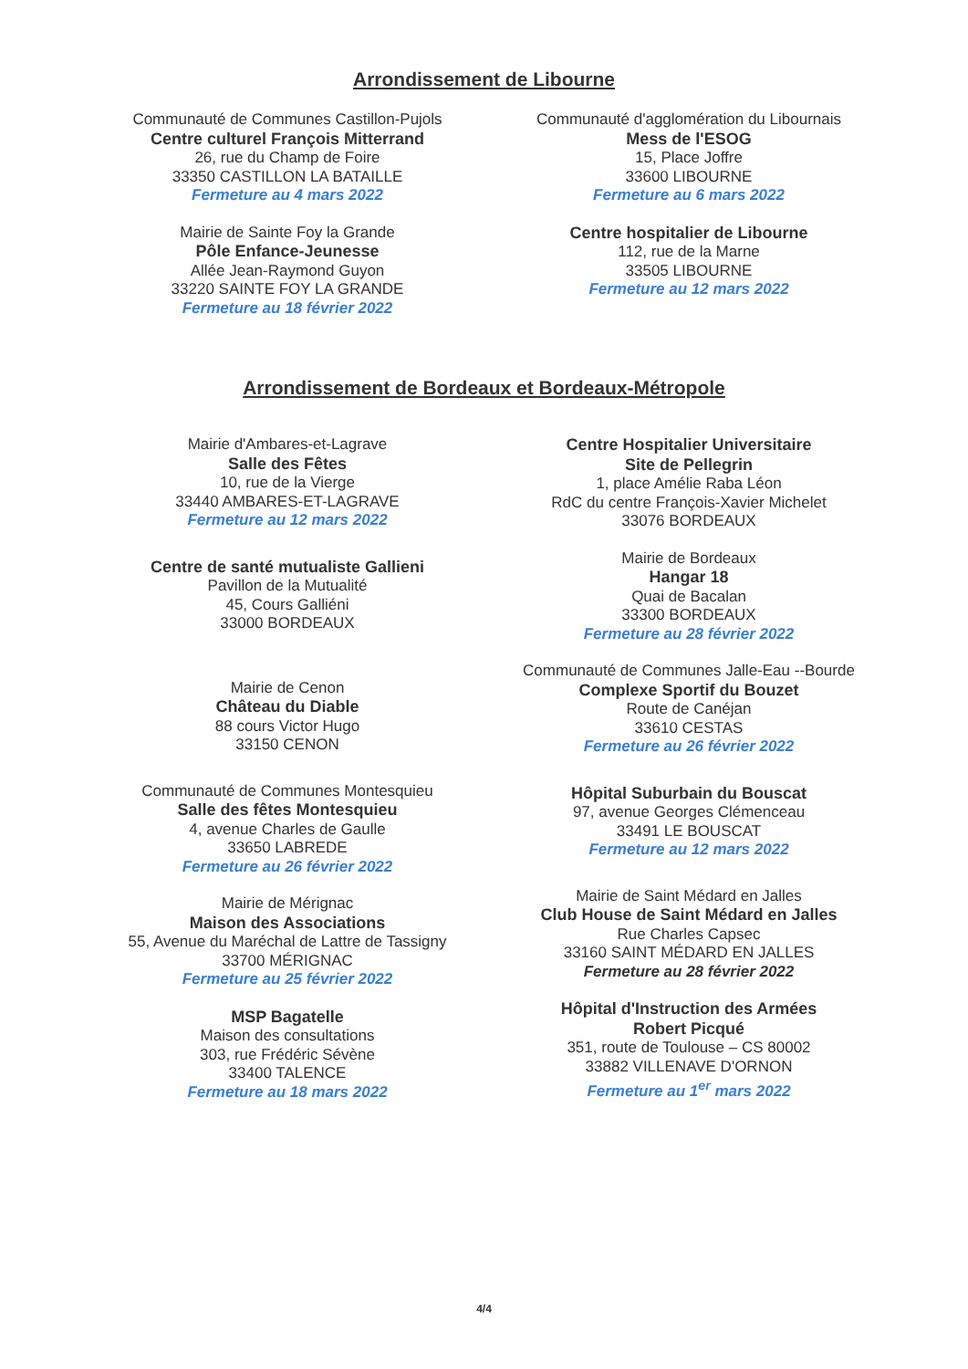Arrondissement de Libourne
Communauté de Communes Castillon-Pujols
Centre culturel François Mitterrand
26, rue du Champ de Foire
33350 CASTILLON LA BATAILLE
Fermeture au 4 mars 2022
Mairie de Sainte Foy la Grande
Pôle Enfance-Jeunesse
Allée Jean-Raymond Guyon
33220 SAINTE FOY LA GRANDE
Fermeture au 18 février 2022
Communauté d'agglomération du Libournais
Mess de l'ESOG
15, Place Joffre
33600 LIBOURNE
Fermeture au 6 mars 2022
Centre hospitalier de Libourne
112, rue de la Marne
33505 LIBOURNE
Fermeture au 12 mars 2022
Arrondissement de Bordeaux et Bordeaux-Métropole
Mairie d'Ambares-et-Lagrave
Salle des Fêtes
10, rue de la Vierge
33440 AMBARES-ET-LAGRAVE
Fermeture au 12 mars 2022
Centre de santé mutualiste Gallieni
Pavillon de la Mutualité
45, Cours Galliéni
33000 BORDEAUX
Mairie de Cenon
Château du Diable
88 cours Victor Hugo
33150 CENON
Communauté de Communes Montesquieu
Salle des fêtes Montesquieu
4, avenue Charles de Gaulle
33650 LABREDE
Fermeture au 26 février 2022
Mairie de Mérignac
Maison des Associations
55, Avenue du Maréchal de Lattre de Tassigny
33700 MÉRIGNAC
Fermeture au 25 février 2022
MSP Bagatelle
Maison des consultations
303, rue Frédéric Sévène
33400 TALENCE
Fermeture au 18 mars 2022
Centre Hospitalier Universitaire
Site de Pellegrin
1, place Amélie Raba Léon
RdC du centre François-Xavier Michelet
33076 BORDEAUX
Mairie de Bordeaux
Hangar 18
Quai de Bacalan
33300 BORDEAUX
Fermeture au 28 février 2022
Communauté de Communes Jalle-Eau --Bourde
Complexe Sportif du Bouzet
Route de Canéjan
33610 CESTAS
Fermeture au 26 février 2022
Hôpital Suburbain du Bouscat
97, avenue Georges Clémenceau
33491 LE BOUSCAT
Fermeture au 12 mars 2022
Mairie de Saint Médard en Jalles
Club House de Saint Médard en Jalles
Rue Charles Capsec
33160 SAINT MÉDARD EN JALLES
Fermeture au 28 février 2022
Hôpital d'Instruction des Armées
Robert Picqué
351, route de Toulouse – CS 80002
33882 VILLENAVE D'ORNON
Fermeture au 1<sup>er</sup> mars 2022
4/4